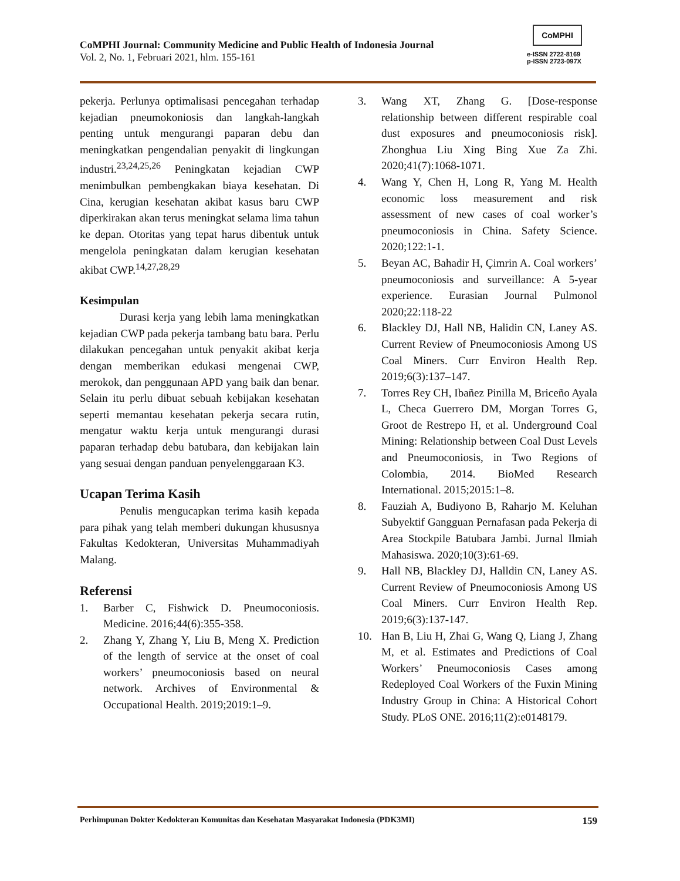CoMPHI Journal: Community Medicine and Public Health of Indonesia Journal
Vol. 2, No. 1, Februari 2021, hlm. 155-161
CoMPHI
e-ISSN 2722-8169
p-ISSN 2723-097X
pekerja. Perlunya optimalisasi pencegahan terhadap kejadian pneumokoniosis dan langkah-langkah penting untuk mengurangi paparan debu dan meningkatkan pengendalian penyakit di lingkungan industri.<sup>23,24,25,26</sup> Peningkatan kejadian CWP menimbulkan pembengkakan biaya kesehatan. Di Cina, kerugian kesehatan akibat kasus baru CWP diperkirakan akan terus meningkat selama lima tahun ke depan. Otoritas yang tepat harus dibentuk untuk mengelola peningkatan dalam kerugian kesehatan akibat CWP.<sup>14,27,28,29</sup>
Kesimpulan
Durasi kerja yang lebih lama meningkatkan kejadian CWP pada pekerja tambang batu bara. Perlu dilakukan pencegahan untuk penyakit akibat kerja dengan memberikan edukasi mengenai CWP, merokok, dan penggunaan APD yang baik dan benar. Selain itu perlu dibuat sebuah kebijakan kesehatan seperti memantau kesehatan pekerja secara rutin, mengatur waktu kerja untuk mengurangi durasi paparan terhadap debu batubara, dan kebijakan lain yang sesuai dengan panduan penyelenggaraan K3.
Ucapan Terima Kasih
Penulis mengucapkan terima kasih kepada para pihak yang telah memberi dukungan khususnya Fakultas Kedokteran, Universitas Muhammadiyah Malang.
Referensi
1. Barber C, Fishwick D. Pneumoconiosis. Medicine. 2016;44(6):355-358.
2. Zhang Y, Zhang Y, Liu B, Meng X. Prediction of the length of service at the onset of coal workers’ pneumoconiosis based on neural network. Archives of Environmental & Occupational Health. 2019;2019:1–9.
3. Wang XT, Zhang G. [Dose-response relationship between different respirable coal dust exposures and pneumoconiosis risk]. Zhonghua Liu Xing Bing Xue Za Zhi. 2020;41(7):1068-1071.
4. Wang Y, Chen H, Long R, Yang M. Health economic loss measurement and risk assessment of new cases of coal worker’s pneumoconiosis in China. Safety Science. 2020;122:1-1.
5. Beyan AC, Bahadir H, Çimrin A. Coal workers’ pneumoconiosis and surveillance: A 5-year experience. Eurasian Journal Pulmonol 2020;22:118-22
6. Blackley DJ, Hall NB, Halidin CN, Laney AS. Current Review of Pneumoconiosis Among US Coal Miners. Curr Environ Health Rep. 2019;6(3):137–147.
7. Torres Rey CH, Ibañez Pinilla M, Briceño Ayala L, Checa Guerrero DM, Morgan Torres G, Groot de Restrepo H, et al. Underground Coal Mining: Relationship between Coal Dust Levels and Pneumoconiosis, in Two Regions of Colombia, 2014. BioMed Research International. 2015;2015:1–8.
8. Fauziah A, Budiyono B, Raharjo M. Keluhan Subyektif Gangguan Pernafasan pada Pekerja di Area Stockpile Batubara Jambi. Jurnal Ilmiah Mahasiswa. 2020;10(3):61-69.
9. Hall NB, Blackley DJ, Halldin CN, Laney AS. Current Review of Pneumoconiosis Among US Coal Miners. Curr Environ Health Rep. 2019;6(3):137-147.
10. Han B, Liu H, Zhai G, Wang Q, Liang J, Zhang M, et al. Estimates and Predictions of Coal Workers’ Pneumoconiosis Cases among Redeployed Coal Workers of the Fuxin Mining Industry Group in China: A Historical Cohort Study. PLoS ONE. 2016;11(2):e0148179.
Perhimpunan Dokter Kedokteran Komunitas dan Kesehatan Masyarakat Indonesia (PDK3MI) 159